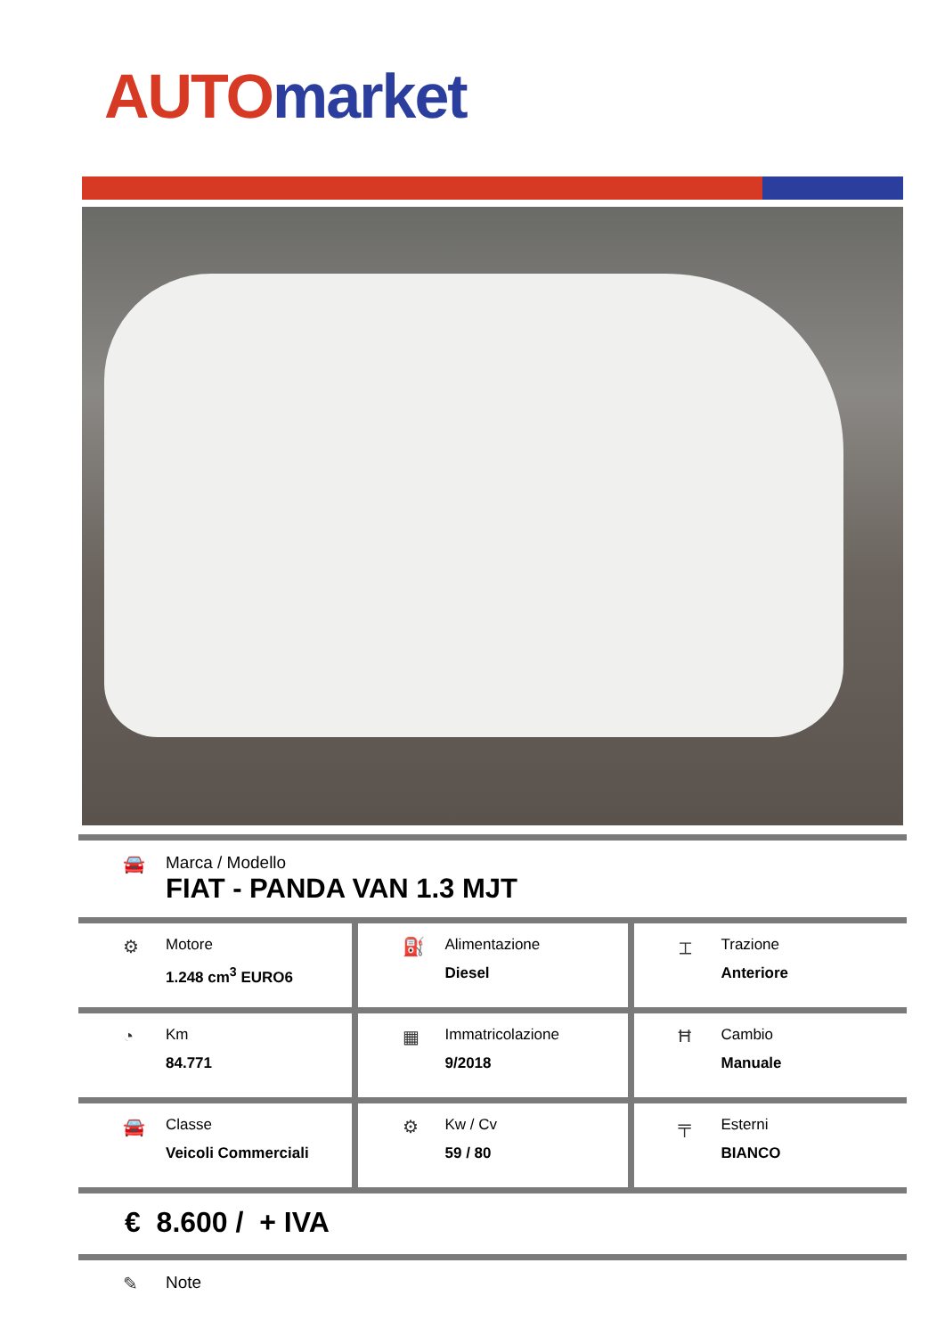AUTO market
🚘 Marca / Modello
FIAT - PANDA VAN 1.3 MJT
| ⚙ Motore 1.248 cm<sup>3</sup> EURO6 | ⛽ Alimentazione Diesel | ⌶ Trazione Anteriore |
| ◔ Km 84.771 | ▦ Immatricolazione 9/2018 | Ħ Cambio Manuale |
| 🚘 Classe Veicoli Commerciali | ⚙ Kw / Cv 59 / 80 | ╤ Esterni BIANCO |
€ 8.600 / + IVA
✎ Note